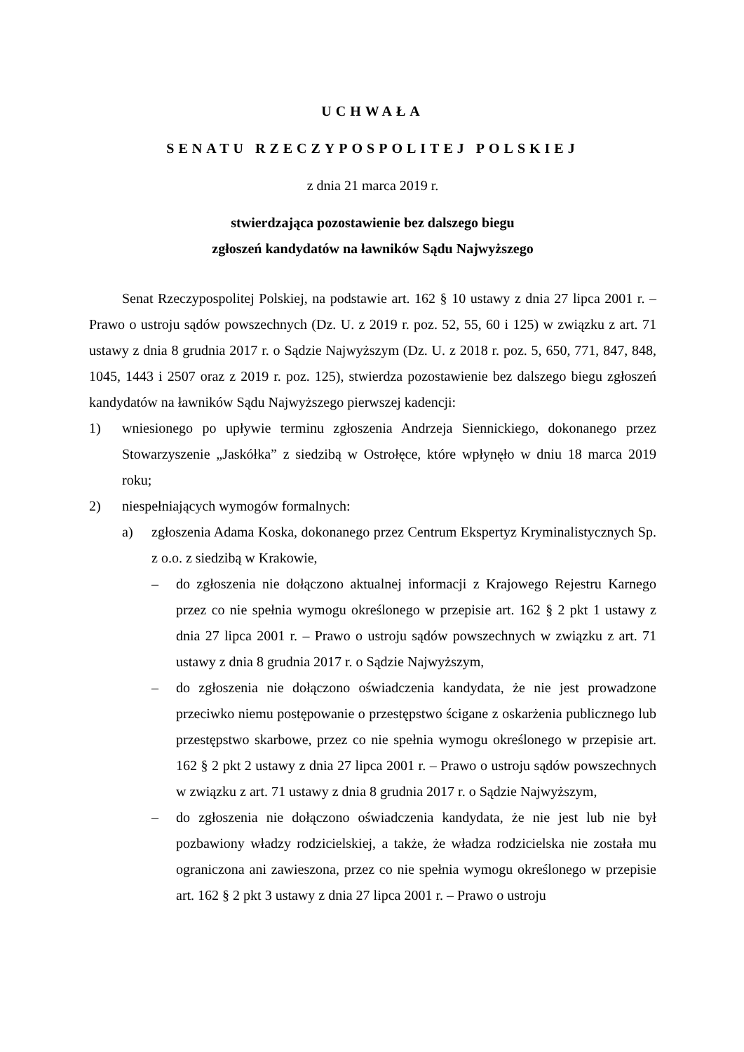UCHWAŁA
SENATU RZECZYPOSPOLITEJ POLSKIEJ
z dnia 21 marca 2019 r.
stwierdzająca pozostawienie bez dalszego biegu
zgłoszeń kandydatów na ławników Sądu Najwyższego
Senat Rzeczypospolitej Polskiej, na podstawie art. 162 § 10 ustawy z dnia 27 lipca 2001 r. – Prawo o ustroju sądów powszechnych (Dz. U. z 2019 r. poz. 52, 55, 60 i 125) w związku z art. 71 ustawy z dnia 8 grudnia 2017 r. o Sądzie Najwyższym (Dz. U. z 2018 r. poz. 5, 650, 771, 847, 848, 1045, 1443 i 2507 oraz z 2019 r. poz. 125), stwierdza pozostawienie bez dalszego biegu zgłoszeń kandydatów na ławników Sądu Najwyższego pierwszej kadencji:
1) wniesionego po upływie terminu zgłoszenia Andrzeja Siennickiego, dokonanego przez Stowarzyszenie „Jaskółka” z siedzibą w Ostrołęce, które wpłynęło w dniu 18 marca 2019 roku;
2) niespełniających wymogów formalnych:
a) zgłoszenia Adama Koska, dokonanego przez Centrum Ekspertyz Kryminalistycznych Sp. z o.o. z siedzibą w Krakowie,
– do zgłoszenia nie dołączono aktualnej informacji z Krajowego Rejestru Karnego przez co nie spełnia wymogu określonego w przepisie art. 162 § 2 pkt 1 ustawy z dnia 27 lipca 2001 r. – Prawo o ustroju sądów powszechnych w związku z art. 71 ustawy z dnia 8 grudnia 2017 r. o Sądzie Najwyższym,
– do zgłoszenia nie dołączono oświadczenia kandydata, że nie jest prowadzone przeciwko niemu postępowanie o przestępstwo ścigane z oskarżenia publicznego lub przestępstwo skarbowe, przez co nie spełnia wymogu określonego w przepisie art. 162 § 2 pkt 2 ustawy z dnia 27 lipca 2001 r. – Prawo o ustroju sądów powszechnych w związku z art. 71 ustawy z dnia 8 grudnia 2017 r. o Sądzie Najwyższym,
– do zgłoszenia nie dołączono oświadczenia kandydata, że nie jest lub nie był pozbawiony władzy rodzicielskiej, a także, że władza rodzicielska nie została mu ograniczona ani zawieszona, przez co nie spełnia wymogu określonego w przepisie art. 162 § 2 pkt 3 ustawy z dnia 27 lipca 2001 r. – Prawo o ustroju